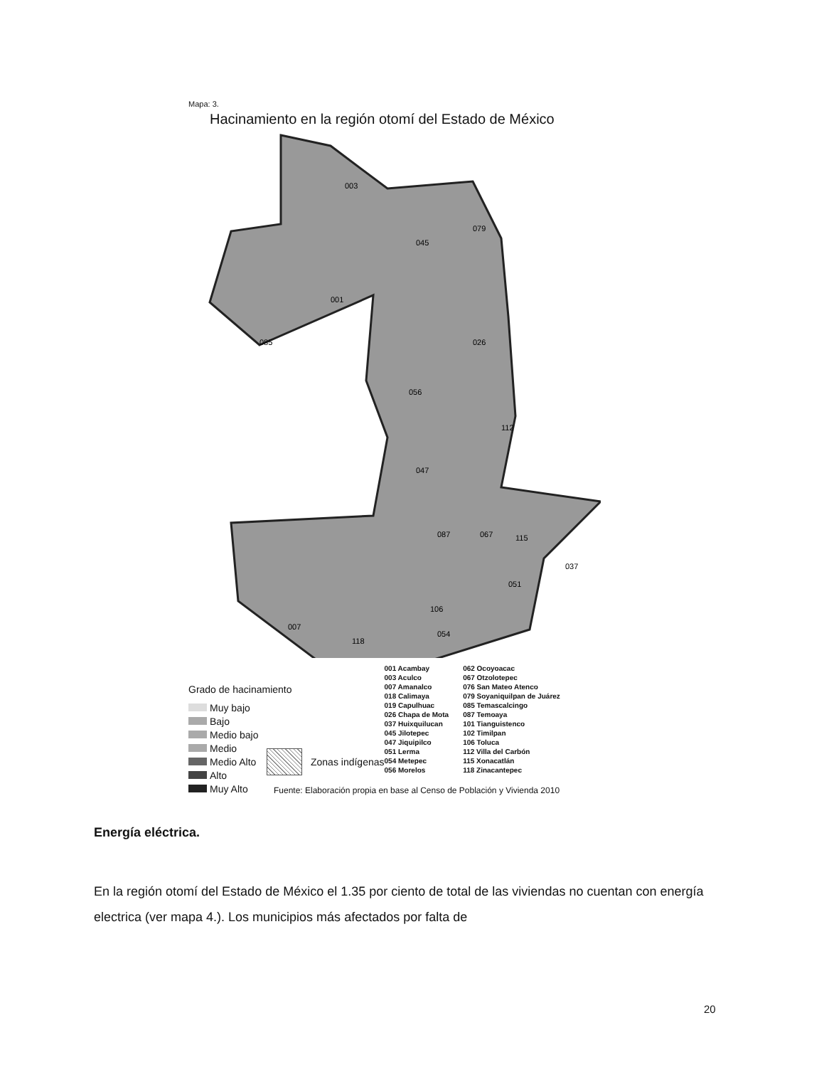Mapa: 3.
Hacinamiento en la región otomí del Estado de México
003
079
045
001
085
026
056
112
047
087
067
115
037
051
106
007
118
054
Grado de hacinamiento
Muy bajo
Bajo
Medio bajo
Medio
Medio Alto
Alto
Muy Alto
Zonas indígenas
001 Acambay
003 Aculco
007 Amanalco
018 Calimaya
019 Capulhuac
026 Chapa de Mota
037 Huixquilucan
045 Jilotepec
047 Jiquipilco
051 Lerma
054 Metepec
056 Morelos
062 Ocoyoacac
067 Otzolotepec
076 San Mateo Atenco
079 Soyaniquilpan de Juárez
085 Temascalcingo
087 Temoaya
101 Tianguistenco
102 Timilpan
106 Toluca
112 Villa del Carbón
115 Xonacatlán
118 Zinacantepec
Fuente: Elaboración propia en base al Censo de Población y Vivienda 2010
Energía eléctrica.
En la región otomí del Estado de México el 1.35 por ciento de total de las viviendas no cuentan con energía electrica (ver mapa 4.). Los municipios más afectados por falta de
20